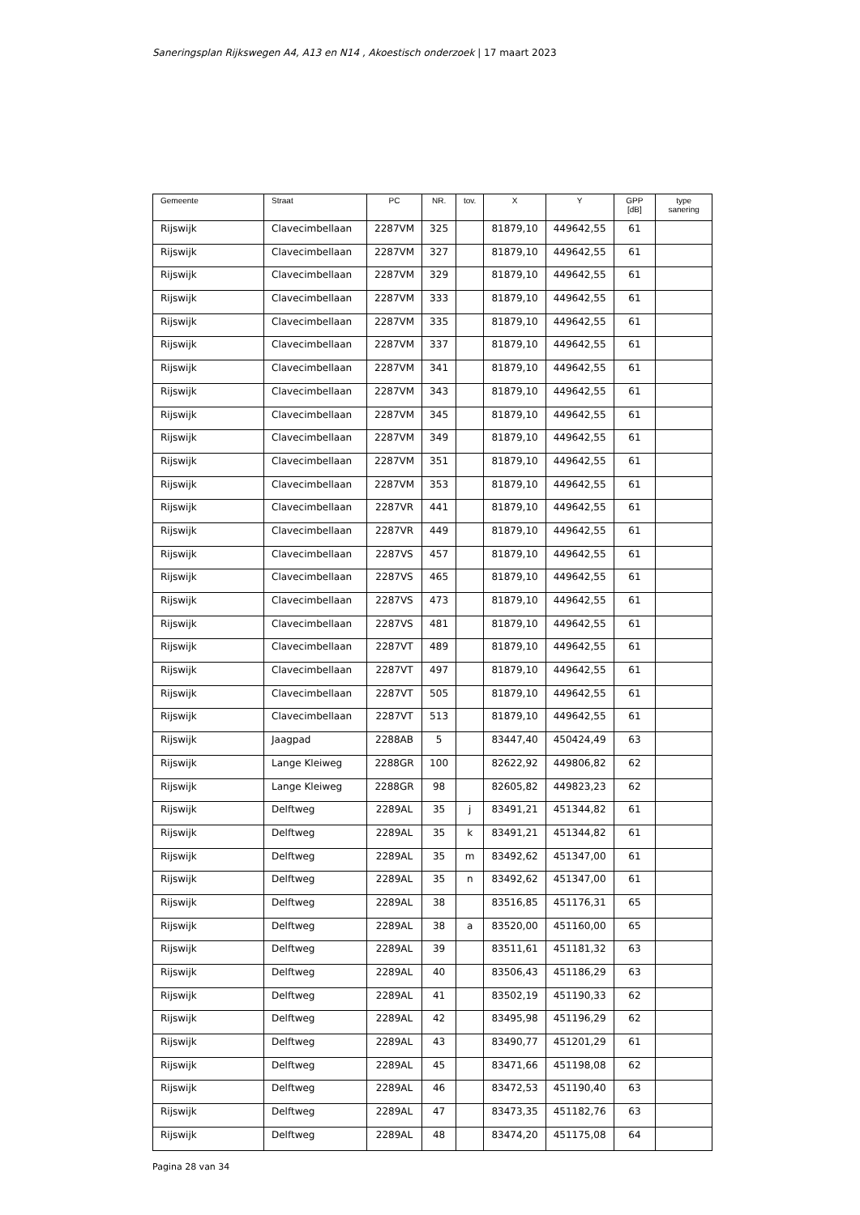Saneringsplan Rijkswegen A4, A13 en N14 , Akoestisch onderzoek | 17 maart 2023
| Gemeente | Straat | PC | NR. | tov. | X | Y | GPP [dB] | type sanering |
| --- | --- | --- | --- | --- | --- | --- | --- | --- |
| Rijswijk | Clavecimbellaan | 2287VM | 325 | | 81879,10 | 449642,55 | 61 | |
| Rijswijk | Clavecimbellaan | 2287VM | 327 | | 81879,10 | 449642,55 | 61 | |
| Rijswijk | Clavecimbellaan | 2287VM | 329 | | 81879,10 | 449642,55 | 61 | |
| Rijswijk | Clavecimbellaan | 2287VM | 333 | | 81879,10 | 449642,55 | 61 | |
| Rijswijk | Clavecimbellaan | 2287VM | 335 | | 81879,10 | 449642,55 | 61 | |
| Rijswijk | Clavecimbellaan | 2287VM | 337 | | 81879,10 | 449642,55 | 61 | |
| Rijswijk | Clavecimbellaan | 2287VM | 341 | | 81879,10 | 449642,55 | 61 | |
| Rijswijk | Clavecimbellaan | 2287VM | 343 | | 81879,10 | 449642,55 | 61 | |
| Rijswijk | Clavecimbellaan | 2287VM | 345 | | 81879,10 | 449642,55 | 61 | |
| Rijswijk | Clavecimbellaan | 2287VM | 349 | | 81879,10 | 449642,55 | 61 | |
| Rijswijk | Clavecimbellaan | 2287VM | 351 | | 81879,10 | 449642,55 | 61 | |
| Rijswijk | Clavecimbellaan | 2287VM | 353 | | 81879,10 | 449642,55 | 61 | |
| Rijswijk | Clavecimbellaan | 2287VR | 441 | | 81879,10 | 449642,55 | 61 | |
| Rijswijk | Clavecimbellaan | 2287VR | 449 | | 81879,10 | 449642,55 | 61 | |
| Rijswijk | Clavecimbellaan | 2287VS | 457 | | 81879,10 | 449642,55 | 61 | |
| Rijswijk | Clavecimbellaan | 2287VS | 465 | | 81879,10 | 449642,55 | 61 | |
| Rijswijk | Clavecimbellaan | 2287VS | 473 | | 81879,10 | 449642,55 | 61 | |
| Rijswijk | Clavecimbellaan | 2287VS | 481 | | 81879,10 | 449642,55 | 61 | |
| Rijswijk | Clavecimbellaan | 2287VT | 489 | | 81879,10 | 449642,55 | 61 | |
| Rijswijk | Clavecimbellaan | 2287VT | 497 | | 81879,10 | 449642,55 | 61 | |
| Rijswijk | Clavecimbellaan | 2287VT | 505 | | 81879,10 | 449642,55 | 61 | |
| Rijswijk | Clavecimbellaan | 2287VT | 513 | | 81879,10 | 449642,55 | 61 | |
| Rijswijk | Jaagpad | 2288AB | 5 | | 83447,40 | 450424,49 | 63 | |
| Rijswijk | Lange Kleiweg | 2288GR | 100 | | 82622,92 | 449806,82 | 62 | |
| Rijswijk | Lange Kleiweg | 2288GR | 98 | | 82605,82 | 449823,23 | 62 | |
| Rijswijk | Delftweg | 2289AL | 35 | j | 83491,21 | 451344,82 | 61 | |
| Rijswijk | Delftweg | 2289AL | 35 | k | 83491,21 | 451344,82 | 61 | |
| Rijswijk | Delftweg | 2289AL | 35 | m | 83492,62 | 451347,00 | 61 | |
| Rijswijk | Delftweg | 2289AL | 35 | n | 83492,62 | 451347,00 | 61 | |
| Rijswijk | Delftweg | 2289AL | 38 | | 83516,85 | 451176,31 | 65 | |
| Rijswijk | Delftweg | 2289AL | 38 | a | 83520,00 | 451160,00 | 65 | |
| Rijswijk | Delftweg | 2289AL | 39 | | 83511,61 | 451181,32 | 63 | |
| Rijswijk | Delftweg | 2289AL | 40 | | 83506,43 | 451186,29 | 63 | |
| Rijswijk | Delftweg | 2289AL | 41 | | 83502,19 | 451190,33 | 62 | |
| Rijswijk | Delftweg | 2289AL | 42 | | 83495,98 | 451196,29 | 62 | |
| Rijswijk | Delftweg | 2289AL | 43 | | 83490,77 | 451201,29 | 61 | |
| Rijswijk | Delftweg | 2289AL | 45 | | 83471,66 | 451198,08 | 62 | |
| Rijswijk | Delftweg | 2289AL | 46 | | 83472,53 | 451190,40 | 63 | |
| Rijswijk | Delftweg | 2289AL | 47 | | 83473,35 | 451182,76 | 63 | |
| Rijswijk | Delftweg | 2289AL | 48 | | 83474,20 | 451175,08 | 64 | |
Pagina 28 van 34